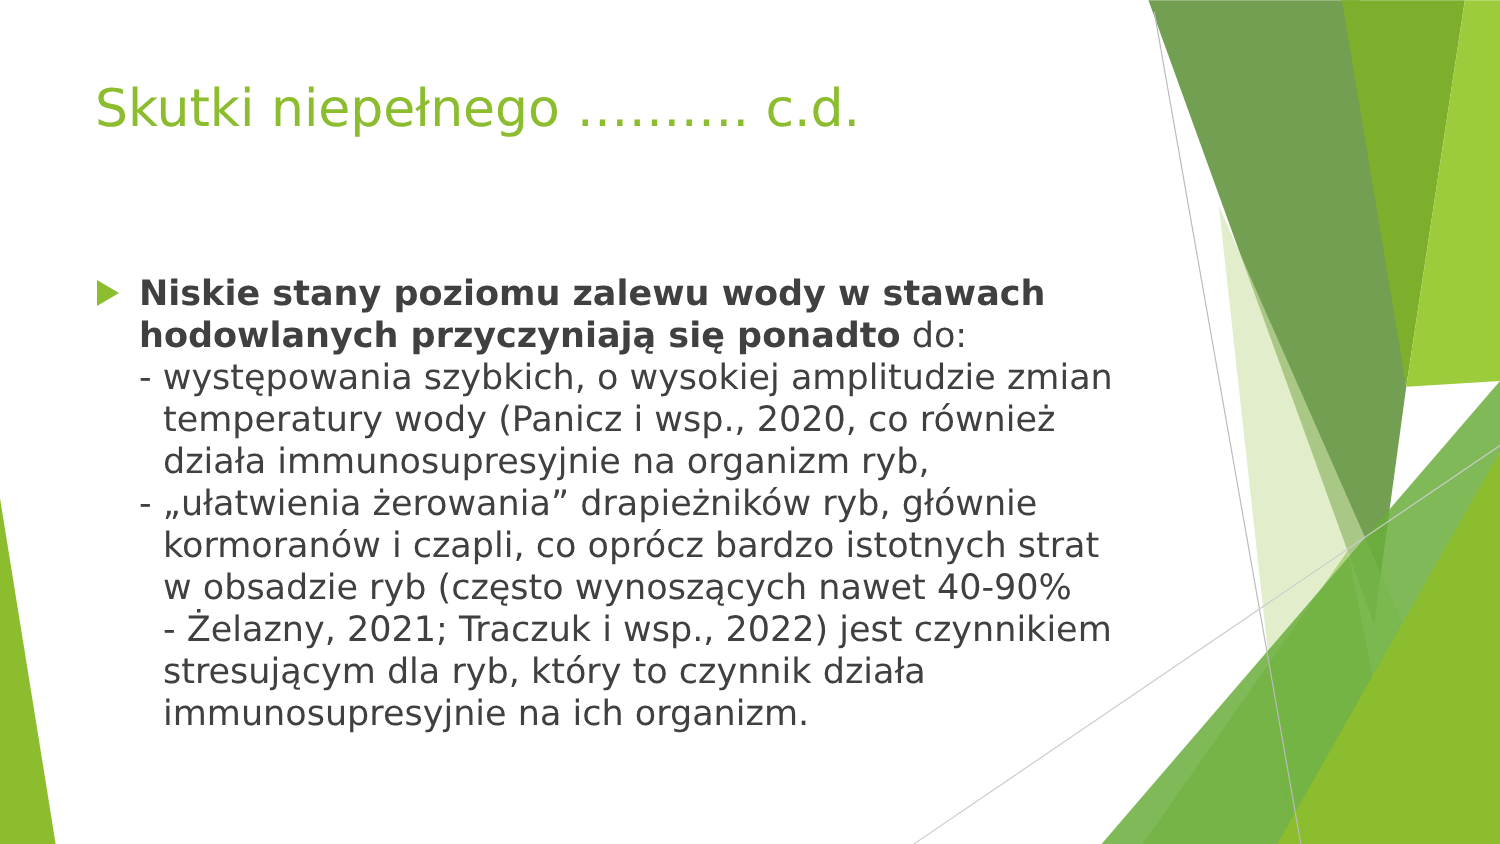Skutki niepełnego ………. c.d.
Niskie stany poziomu zalewu wody w stawach hodowlanych przyczyniają się ponadto do:
- występowania szybkich, o wysokiej amplitudzie zmian
temperatury wody (Panicz i wsp., 2020, co również
działa immunosupresyjnie na organizm ryb,
- „ułatwienia żerowania” drapieżników ryb, głównie
kormoranów i czapli, co oprócz bardzo istotnych strat
w obsadzie ryb (często wynoszących nawet 40-90%
- Żelazny, 2021; Traczuk i wsp., 2022) jest czynnikiem
stresującym dla ryb, który to czynnik działa
immunosupresyjnie na ich organizm.